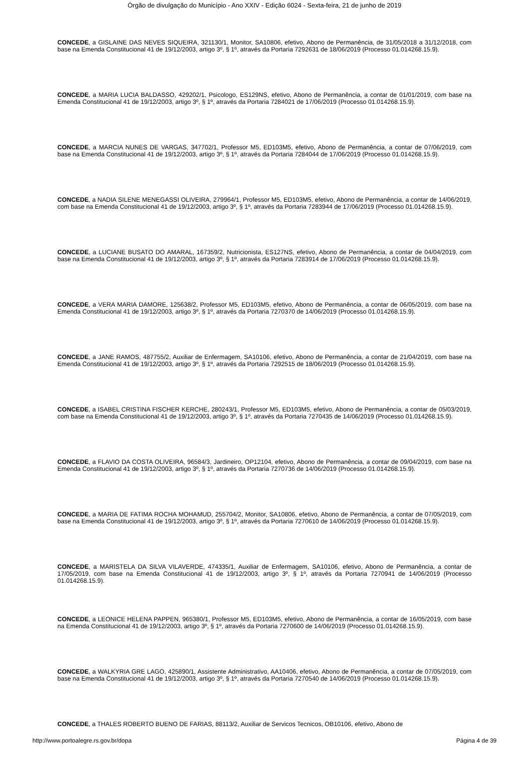Órgão de divulgação do Município - Ano XXIV - Edição 6024 - Sexta-feira, 21 de junho de 2019
CONCEDE, a GISLAINE DAS NEVES SIQUEIRA, 321130/1, Monitor, SA10806, efetivo, Abono de Permanência, de 31/05/2018 a 31/12/2018, com base na Emenda Constitucional 41 de 19/12/2003, artigo 3º, § 1º, através da Portaria 7292631 de 18/06/2019 (Processo 01.014268.15.9).
CONCEDE, a MARIA LUCIA BALDASSO, 429202/1, Psicologo, ES129NS, efetivo, Abono de Permanência, a contar de 01/01/2019, com base na Emenda Constitucional 41 de 19/12/2003, artigo 3º, § 1º, através da Portaria 7284021 de 17/06/2019 (Processo 01.014268.15.9).
CONCEDE, a MARCIA NUNES DE VARGAS, 347702/1, Professor M5, ED103M5, efetivo, Abono de Permanência, a contar de 07/06/2019, com base na Emenda Constitucional 41 de 19/12/2003, artigo 3º, § 1º, através da Portaria 7284044 de 17/06/2019 (Processo 01.014268.15.9).
CONCEDE, a NADIA SILENE MENEGASSI OLIVEIRA, 279964/1, Professor M5, ED103M5, efetivo, Abono de Permanência, a contar de 14/06/2019, com base na Emenda Constitucional 41 de 19/12/2003, artigo 3º, § 1º, através da Portaria 7283944 de 17/06/2019 (Processo 01.014268.15.9).
CONCEDE, a LUCIANE BUSATO DO AMARAL, 167359/2, Nutricionista, ES127NS, efetivo, Abono de Permanência, a contar de 04/04/2019, com base na Emenda Constitucional 41 de 19/12/2003, artigo 3º, § 1º, através da Portaria 7283914 de 17/06/2019 (Processo 01.014268.15.9).
CONCEDE, a VERA MARIA DAMORE, 125638/2, Professor M5, ED103M5, efetivo, Abono de Permanência, a contar de 06/05/2019, com base na Emenda Constitucional 41 de 19/12/2003, artigo 3º, § 1º, através da Portaria 7270370 de 14/06/2019 (Processo 01.014268.15.9).
CONCEDE, a JANE RAMOS, 487755/2, Auxiliar de Enfermagem, SA10106, efetivo, Abono de Permanência, a contar de 21/04/2019, com base na Emenda Constitucional 41 de 19/12/2003, artigo 3º, § 1º, através da Portaria 7292515 de 18/06/2019 (Processo 01.014268.15.9).
CONCEDE, a ISABEL CRISTINA FISCHER KERCHE, 280243/1, Professor M5, ED103M5, efetivo, Abono de Permanência, a contar de 05/03/2019, com base na Emenda Constitucional 41 de 19/12/2003, artigo 3º, § 1º, através da Portaria 7270435 de 14/06/2019 (Processo 01.014268.15.9).
CONCEDE, a FLAVIO DA COSTA OLIVEIRA, 96584/3, Jardineiro, OP12104, efetivo, Abono de Permanência, a contar de 09/04/2019, com base na Emenda Constitucional 41 de 19/12/2003, artigo 3º, § 1º, através da Portaria 7270736 de 14/06/2019 (Processo 01.014268.15.9).
CONCEDE, a MARIA DE FATIMA ROCHA MOHAMUD, 255704/2, Monitor, SA10806, efetivo, Abono de Permanência, a contar de 07/05/2019, com base na Emenda Constitucional 41 de 19/12/2003, artigo 3º, § 1º, através da Portaria 7270610 de 14/06/2019 (Processo 01.014268.15.9).
CONCEDE, a MARISTELA DA SILVA VILAVERDE, 474335/1, Auxiliar de Enfermagem, SA10106, efetivo, Abono de Permanência, a contar de 17/05/2019, com base na Emenda Constitucional 41 de 19/12/2003, artigo 3º, § 1º, através da Portaria 7270941 de 14/06/2019 (Processo 01.014268.15.9).
CONCEDE, a LEONICE HELENA PAPPEN, 965380/1, Professor M5, ED103M5, efetivo, Abono de Permanência, a contar de 16/05/2019, com base na Emenda Constitucional 41 de 19/12/2003, artigo 3º, § 1º, através da Portaria 7270600 de 14/06/2019 (Processo 01.014268.15.9).
CONCEDE, a WALKYRIA GRE LAGO, 425890/1, Assistente Administrativo, AA10406, efetivo, Abono de Permanência, a contar de 07/05/2019, com base na Emenda Constitucional 41 de 19/12/2003, artigo 3º, § 1º, através da Portaria 7270540 de 14/06/2019 (Processo 01.014268.15.9).
CONCEDE, a THALES ROBERTO BUENO DE FARIAS, 88113/2, Auxiliar de Servicos Tecnicos, OB10106, efetivo, Abono de
http://www.portoalegre.rs.gov.br/dopa Página 4 de 39